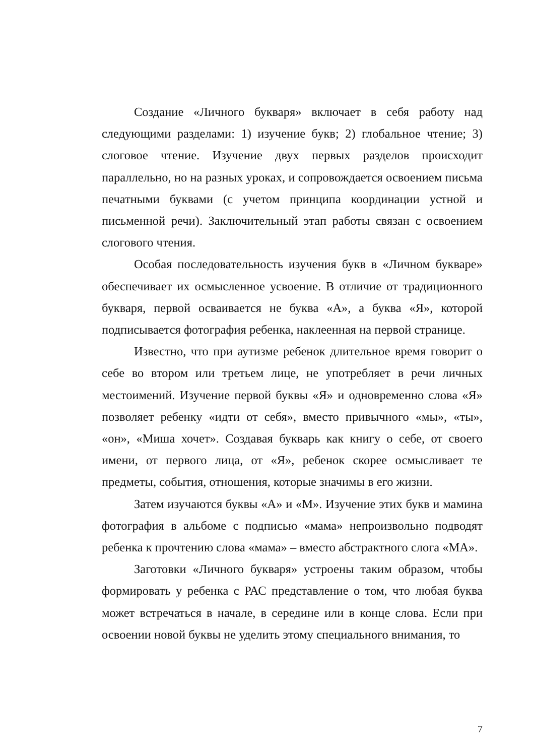Создание «Личного букваря» включает в себя работу над следующими разделами: 1) изучение букв; 2) глобальное чтение; 3) слоговое чтение. Изучение двух первых разделов происходит параллельно, но на разных уроках, и сопровождается освоением письма печатными буквами (с учетом принципа координации устной и письменной речи). Заключительный этап работы связан с освоением слогового чтения.
Особая последовательность изучения букв в «Личном букваре» обеспечивает их осмысленное усвоение. В отличие от традиционного букваря, первой осваивается не буква «А», а буква «Я», которой подписывается фотография ребенка, наклеенная на первой странице.
Известно, что при аутизме ребенок длительное время говорит о себе во втором или третьем лице, не употребляет в речи личных местоимений. Изучение первой буквы «Я» и одновременно слова «Я» позволяет ребенку «идти от себя», вместо привычного «мы», «ты», «он», «Миша хочет». Создавая букварь как книгу о себе, от своего имени, от первого лица, от «Я», ребенок скорее осмысливает те предметы, события, отношения, которые значимы в его жизни.
Затем изучаются буквы «А» и «М». Изучение этих букв и мамина фотография в альбоме с подписью «мама» непроизвольно подводят ребенка к прочтению слова «мама» – вместо абстрактного слога «МА».
Заготовки «Личного букваря» устроены таким образом, чтобы формировать у ребенка с РАС представление о том, что любая буква может встречаться в начале, в середине или в конце слова. Если при освоении новой буквы не уделить этому специального внимания, то
7